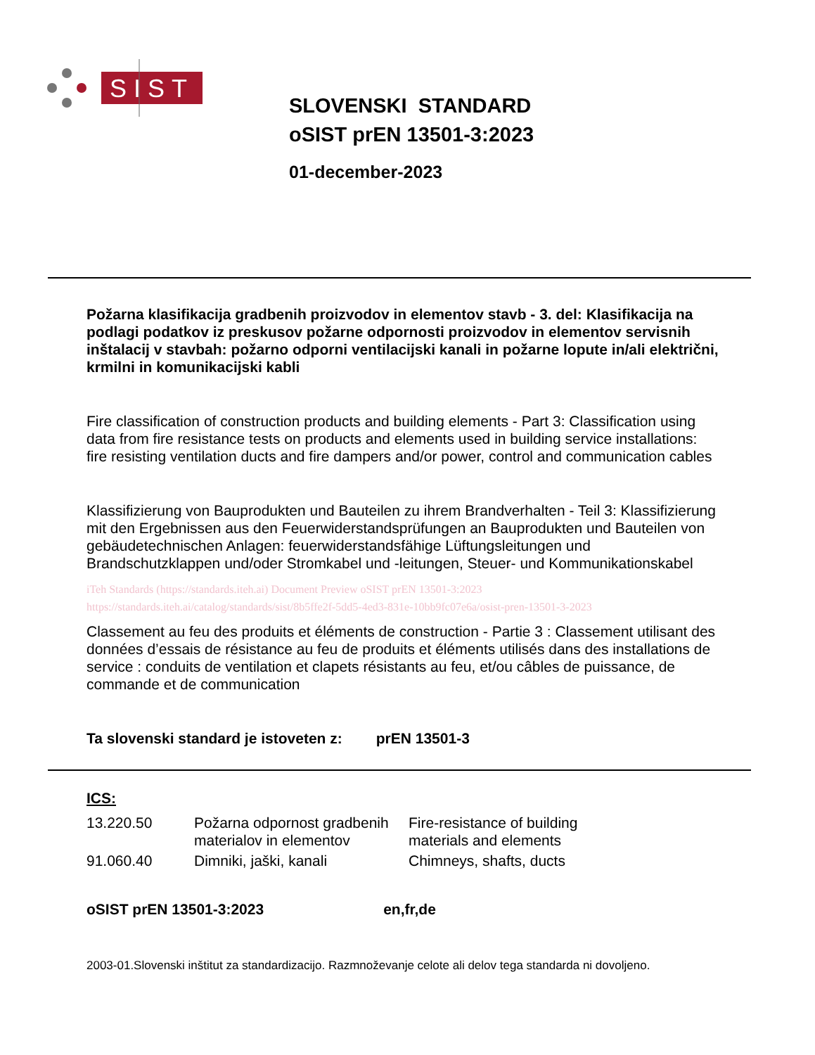SIST
SLOVENSKI STANDARD
oSIST prEN 13501-3:2023
01-december-2023
Požarna klasifikacija gradbenih proizvodov in elementov stavb - 3. del: Klasifikacija na podlagi podatkov iz preskusov požarne odpornosti proizvodov in elementov servisnih inštalacij v stavbah: požarno odporni ventilacijski kanali in požarne lopute in/ali električni, krmilni in komunikacijski kabli
Fire classification of construction products and building elements - Part 3: Classification using data from fire resistance tests on products and elements used in building service installations: fire resisting ventilation ducts and fire dampers and/or power, control and communication cables
Klassifizierung von Bauprodukten und Bauteilen zu ihrem Brandverhalten - Teil 3: Klassifizierung mit den Ergebnissen aus den Feuerwiderstandsprüfungen an Bauprodukten und Bauteilen von gebäudetechnischen Anlagen: feuerwiderstandsfähige Lüftungsleitungen und Brandschutzklappen und/oder Stromkabel und -leitungen, Steuer- und Kommunikationskabel
iTeh Standards (https://standards.iteh.ai) Document Preview oSIST prEN 13501-3:2023 https://standards.iteh.ai/catalog/standards/sist/8b5ffe2f-5dd5-4ed3-831e-10bb9fc07e6a/osist-pren-13501-3-2023
Classement au feu des produits et éléments de construction - Partie 3 : Classement utilisant des données d’essais de résistance au feu de produits et éléments utilisés dans des installations de service : conduits de ventilation et clapets résistants au feu, et/ou câbles de puissance, de commande et de communication
Ta slovenski standard je istoveten z: prEN 13501-3
ICS:
| 13.220.50 | Požarna odpornost gradbenih materialov in elementov | Fire-resistance of building materials and elements |
| 91.060.40 | Dimniki, jaški, kanali | Chimneys, shafts, ducts |
oSIST prEN 13501-3:2023 en,fr,de
2003-01.Slovenski inštitut za standardizacijo. Razmnoževanje celote ali delov tega standarda ni dovoljeno.